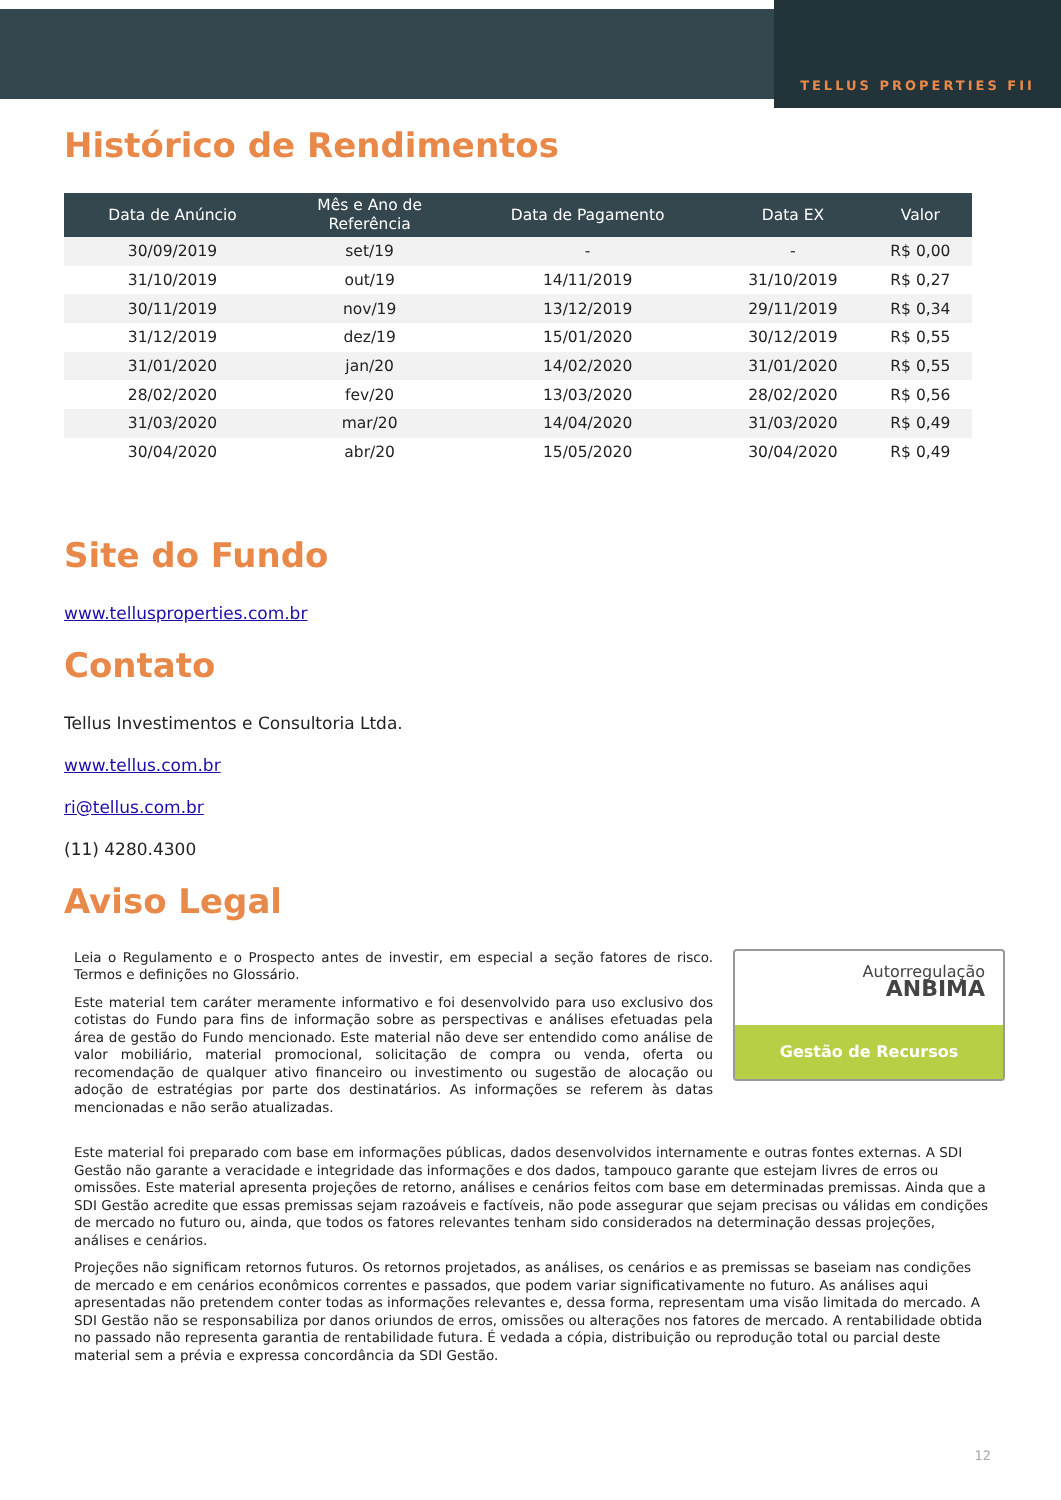TELLUS PROPERTIES FII
Histórico de Rendimentos
| Data de Anúncio | Mês e Ano de Referência | Data de Pagamento | Data EX | Valor |
| --- | --- | --- | --- | --- |
| 30/09/2019 | set/19 | - | - | R$ 0,00 |
| 31/10/2019 | out/19 | 14/11/2019 | 31/10/2019 | R$ 0,27 |
| 30/11/2019 | nov/19 | 13/12/2019 | 29/11/2019 | R$ 0,34 |
| 31/12/2019 | dez/19 | 15/01/2020 | 30/12/2019 | R$ 0,55 |
| 31/01/2020 | jan/20 | 14/02/2020 | 31/01/2020 | R$ 0,55 |
| 28/02/2020 | fev/20 | 13/03/2020 | 28/02/2020 | R$ 0,56 |
| 31/03/2020 | mar/20 | 14/04/2020 | 31/03/2020 | R$ 0,49 |
| 30/04/2020 | abr/20 | 15/05/2020 | 30/04/2020 | R$ 0,49 |
Site do Fundo
www.tellusproperties.com.br
Contato
Tellus Investimentos e Consultoria Ltda.
www.tellus.com.br
ri@tellus.com.br
(11) 4280.4300
Aviso Legal
Autorregulação
ANBIMA
Gestão de Recursos
Leia o Regulamento e o Prospecto antes de investir, em especial a seção fatores de risco. Termos e definições no Glossário.
Este material tem caráter meramente informativo e foi desenvolvido para uso exclusivo dos cotistas do Fundo para fins de informação sobre as perspectivas e análises efetuadas pela área de gestão do Fundo mencionado. Este material não deve ser entendido como análise de valor mobiliário, material promocional, solicitação de compra ou venda, oferta ou recomendação de qualquer ativo financeiro ou investimento ou sugestão de alocação ou adoção de estratégias por parte dos destinatários. As informações se referem às datas mencionadas e não serão atualizadas.
Este material foi preparado com base em informações públicas, dados desenvolvidos internamente e outras fontes externas. A SDI Gestão não garante a veracidade e integridade das informações e dos dados, tampouco garante que estejam livres de erros ou omissões. Este material apresenta projeções de retorno, análises e cenários feitos com base em determinadas premissas. Ainda que a SDI Gestão acredite que essas premissas sejam razoáveis e factíveis, não pode assegurar que sejam precisas ou válidas em condições de mercado no futuro ou, ainda, que todos os fatores relevantes tenham sido considerados na determinação dessas projeções, análises e cenários.
Projeções não significam retornos futuros. Os retornos projetados, as análises, os cenários e as premissas se baseiam nas condições de mercado e em cenários econômicos correntes e passados, que podem variar significativamente no futuro. As análises aqui apresentadas não pretendem conter todas as informações relevantes e, dessa forma, representam uma visão limitada do mercado. A SDI Gestão não se responsabiliza por danos oriundos de erros, omissões ou alterações nos fatores de mercado. A rentabilidade obtida no passado não representa garantia de rentabilidade futura. É vedada a cópia, distribuição ou reprodução total ou parcial deste material sem a prévia e expressa concordância da SDI Gestão.
12